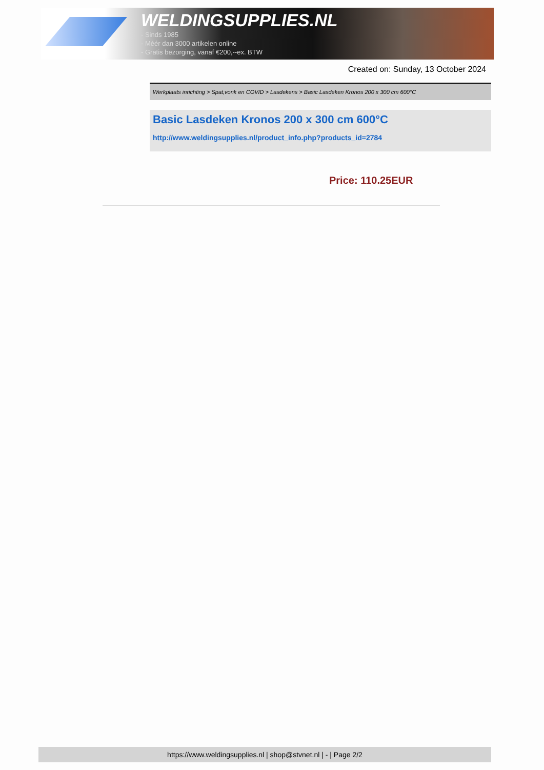WELDINGSUPPLIES.NL
- Sinds 1985
- Méér dan 3000 artikelen online
- Gratis bezorging, vanaf €200,--ex. BTW
Created on: Sunday, 13 October 2024
Werkplaats inrichting > Spat,vonk en COVID > Lasdekens > Basic Lasdeken Kronos 200 x 300 cm 600°C
Basic Lasdeken Kronos 200 x 300 cm 600°C
http://www.weldingsupplies.nl/product_info.php?products_id=2784
Price: 110.25EUR
https://www.weldingsupplies.nl | shop@stvnet.nl | - | Page 2/2